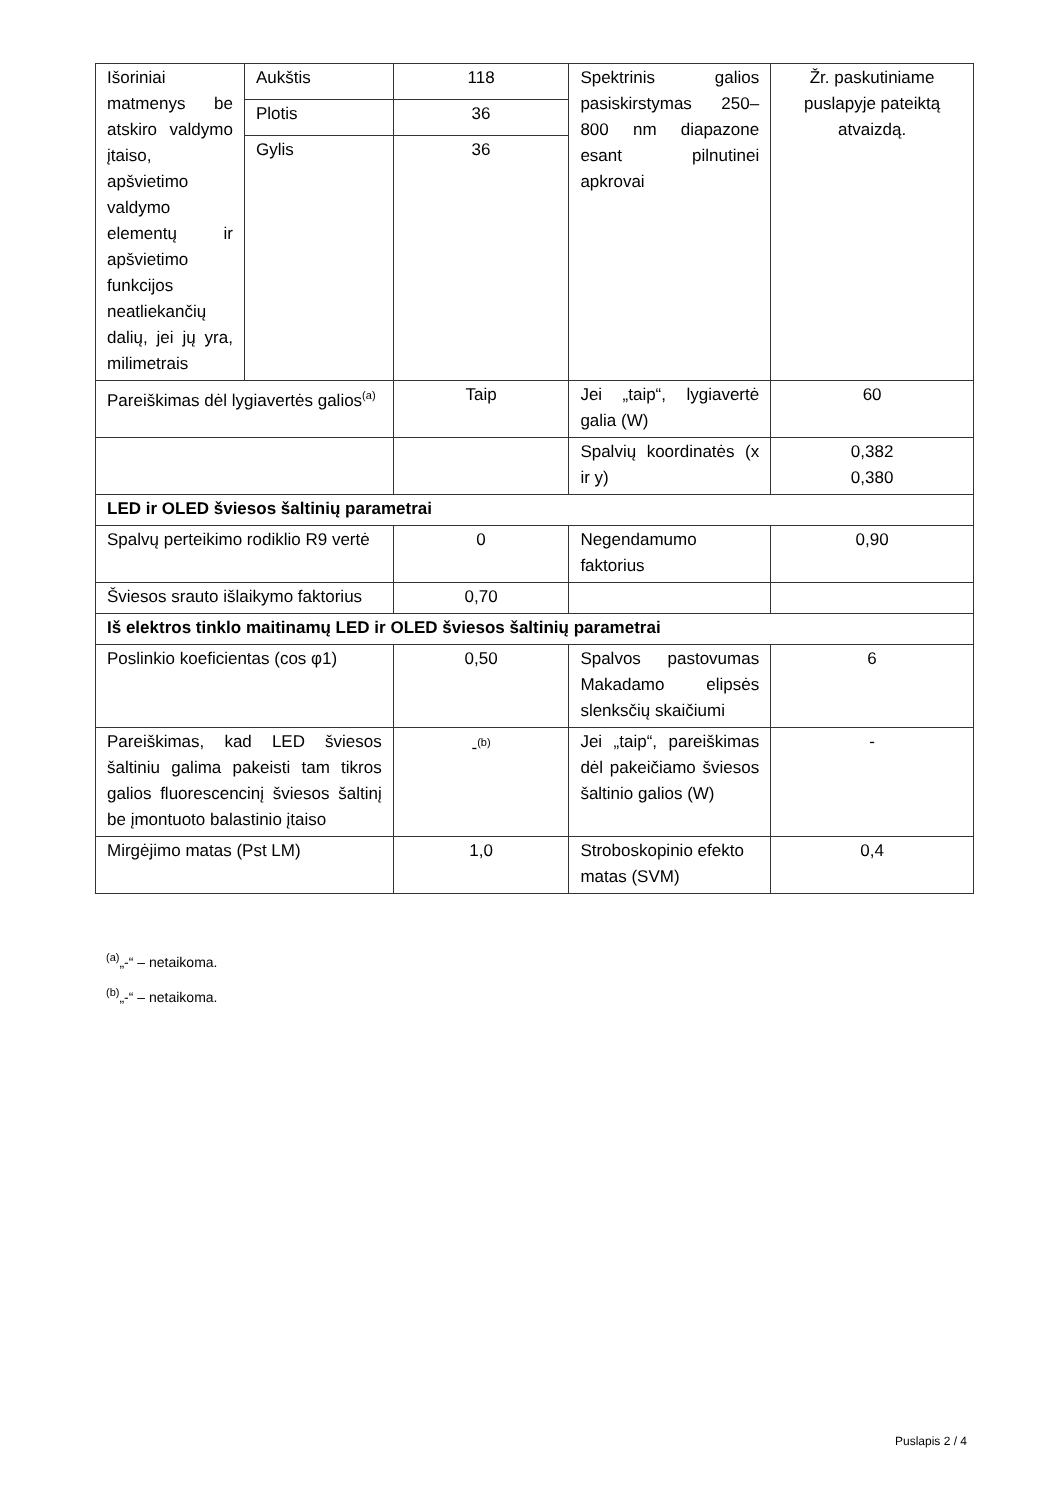| Išoriniai matmenys be atskiro valdymo įtaiso, apšvietimo valdymo elementų ir apšvietimo funkcijos neatliekančių dalių, jei jų yra, milimetrais | Aukštis | 118 | Spektrinis galios pasiskirstymas 250–800 nm diapazone esant pilnutinei apkrovai | Žr. paskutiniame puslapyje pateiktą atvaizdą. |
| | Plotis | 36 | | |
| | Gylis | 36 | | |
| Pareiškimas dėl lygiavertės galios<sup>(a)</sup> | | Taip | Jei „taip“, lygiavertė galia (W) | 60 |
| | | | Spalvių koordinatės (x ir y) | 0,382 0,380 |
| LED ir OLED šviesos šaltinių parametrai | | | | |
| Spalvų perteikimo rodiklio R9 vertė | | 0 | Negendamumo faktorius | 0,90 |
| Šviesos srauto išlaikymo faktorius | | 0,70 | | |
| Iš elektros tinklo maitinamų LED ir OLED šviesos šaltinių parametrai | | | | |
| Poslinkio koeficientas (cos φ1) | | 0,50 | Spalvos pastovumas Makadamo elipsės slenksčių skaičiumi | 6 |
| Pareiškimas, kad LED šviesos šaltiniu galima pakeisti tam tikros galios fluorescencinį šviesos šaltinį be įmontuoto balastinio įtaiso | | -<sup>(b)</sup> | Jei „taip“, pareiškimas dėl pakeičiamo šviesos šaltinio galios (W) | - |
| Mirgėjimo matas (Pst LM) | | 1,0 | Stroboskopinio efekto matas (SVM) | 0,4 |
<sup>(a)</sup>„-“ – netaikoma.
<sup>(b)</sup>„-“ – netaikoma.
Puslapis 2 / 4